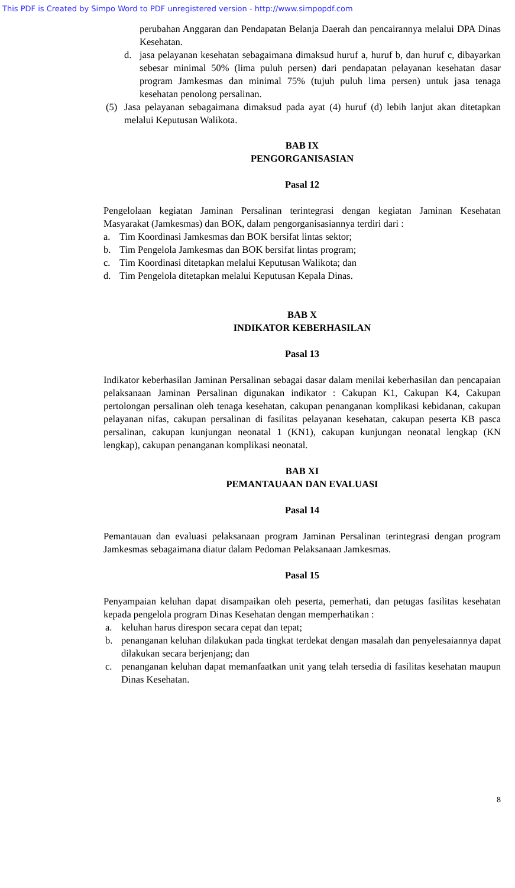This PDF is Created by Simpo Word to PDF unregistered version - http://www.simpopdf.com
perubahan Anggaran dan Pendapatan Belanja Daerah dan pencairannya melalui DPA Dinas Kesehatan.
d. jasa pelayanan kesehatan sebagaimana dimaksud huruf a, huruf b, dan huruf c, dibayarkan sebesar minimal 50% (lima puluh persen) dari pendapatan pelayanan kesehatan dasar program Jamkesmas dan minimal 75% (tujuh puluh lima persen) untuk jasa tenaga kesehatan penolong persalinan.
(5) Jasa pelayanan sebagaimana dimaksud pada ayat (4) huruf (d) lebih lanjut akan ditetapkan melalui Keputusan Walikota.
BAB IX
PENGORGANISASIAN
Pasal 12
Pengelolaan kegiatan Jaminan Persalinan terintegrasi dengan kegiatan Jaminan Kesehatan Masyarakat (Jamkesmas) dan BOK, dalam pengorganisasiannya terdiri dari :
a. Tim Koordinasi Jamkesmas dan BOK bersifat lintas sektor;
b. Tim Pengelola Jamkesmas dan BOK bersifat lintas program;
c. Tim Koordinasi ditetapkan melalui Keputusan Walikota; dan
d. Tim Pengelola ditetapkan melalui Keputusan Kepala Dinas.
BAB X
INDIKATOR KEBERHASILAN
Pasal 13
Indikator keberhasilan Jaminan Persalinan sebagai dasar dalam menilai keberhasilan dan pencapaian pelaksanaan Jaminan Persalinan digunakan indikator : Cakupan K1, Cakupan K4, Cakupan pertolongan persalinan oleh tenaga kesehatan, cakupan penanganan komplikasi kebidanan, cakupan pelayanan nifas, cakupan persalinan di fasilitas pelayanan kesehatan, cakupan peserta KB pasca persalinan, cakupan kunjungan neonatal 1 (KN1), cakupan kunjungan neonatal lengkap (KN lengkap), cakupan penanganan komplikasi neonatal.
BAB XI
PEMANTAUAAN DAN EVALUASI
Pasal 14
Pemantauan dan evaluasi pelaksanaan program Jaminan Persalinan terintegrasi dengan program Jamkesmas sebagaimana diatur dalam Pedoman Pelaksanaan Jamkesmas.
Pasal 15
Penyampaian keluhan dapat disampaikan oleh peserta, pemerhati, dan petugas fasilitas kesehatan kepada pengelola program Dinas Kesehatan dengan memperhatikan :
a. keluhan harus direspon secara cepat dan tepat;
b. penanganan keluhan dilakukan pada tingkat terdekat dengan masalah dan penyelesaiannya dapat dilakukan secara berjenjang; dan
c. penanganan keluhan dapat memanfaatkan unit yang telah tersedia di fasilitas kesehatan maupun Dinas Kesehatan.
8